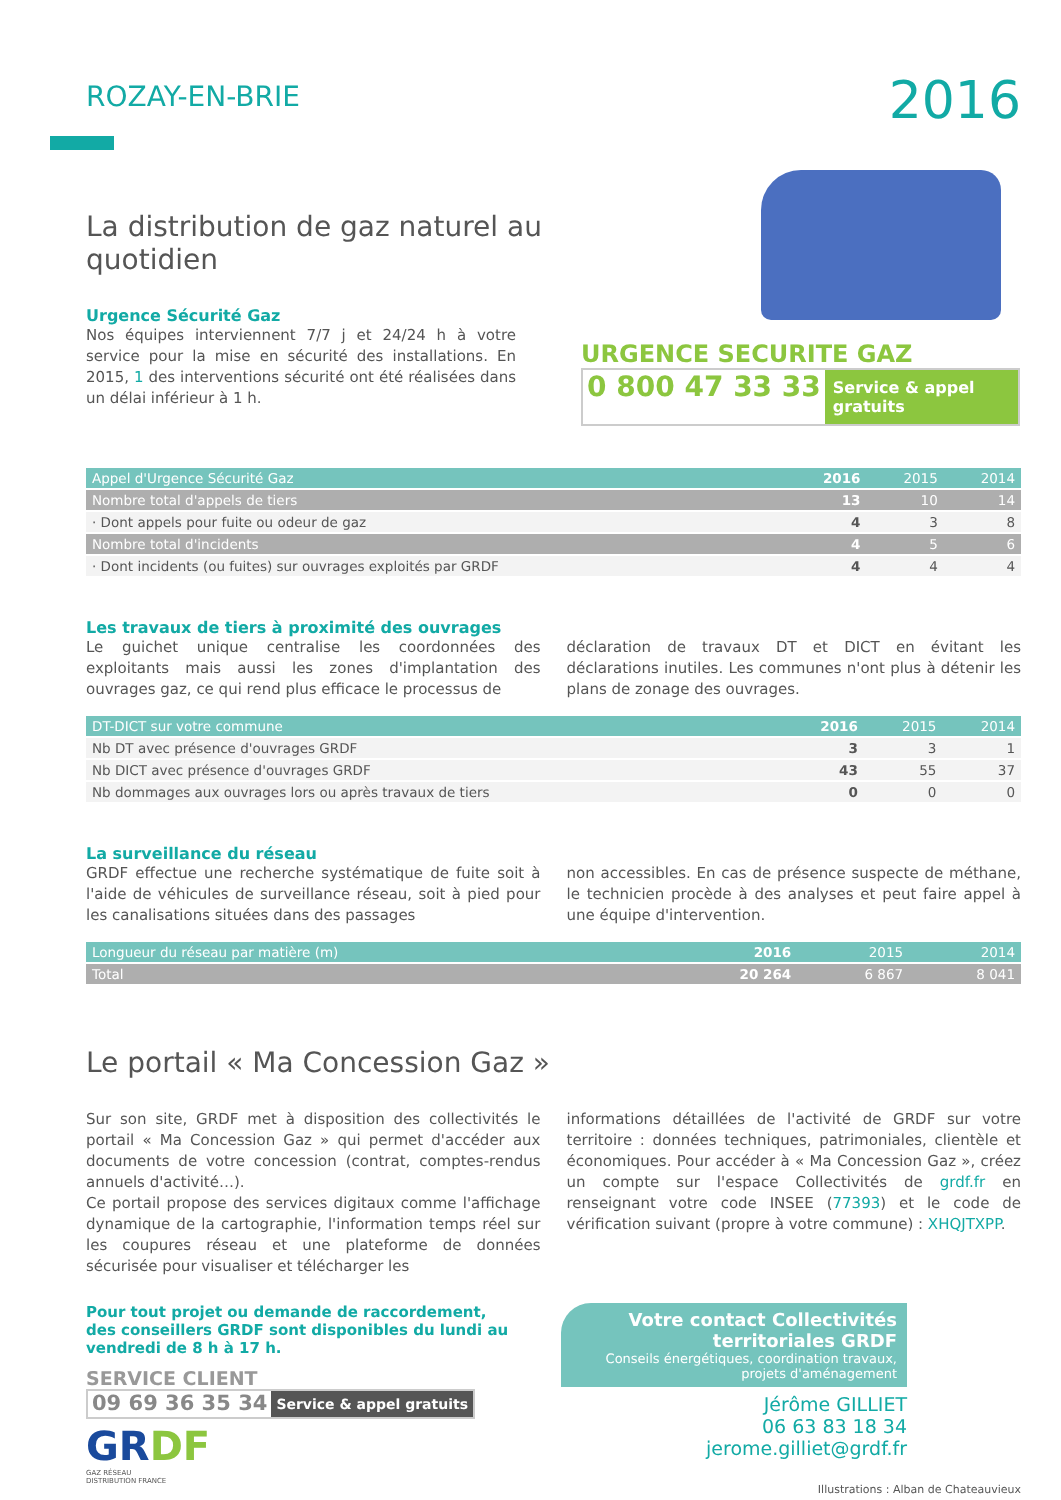ROZAY-EN-BRIE
2016
La distribution de gaz naturel au quotidien
Urgence Sécurité Gaz
Nos équipes interviennent 7/7 j et 24/24 h à votre service pour la mise en sécurité des installations. En 2015, 1 des interventions sécurité ont été réalisées dans un délai inférieur à 1 h.
URGENCE SECURITE GAZ
0 800 47 33 33 Service & appel gratuits
| Appel d'Urgence Sécurité Gaz | 2016 | 2015 | 2014 |
| --- | --- | --- | --- |
| Nombre total d'appels de tiers | 13 | 10 | 14 |
| · Dont appels pour fuite ou odeur de gaz | 4 | 3 | 8 |
| Nombre total d'incidents | 4 | 5 | 6 |
| · Dont incidents (ou fuites) sur ouvrages exploités par GRDF | 4 | 4 | 4 |
Les travaux de tiers à proximité des ouvrages
Le guichet unique centralise les coordonnées des exploitants mais aussi les zones d'implantation des ouvrages gaz, ce qui rend plus efficace le processus de
déclaration de travaux DT et DICT en évitant les déclarations inutiles. Les communes n'ont plus à détenir les plans de zonage des ouvrages.
| DT-DICT sur votre commune | 2016 | 2015 | 2014 |
| --- | --- | --- | --- |
| Nb DT avec présence d'ouvrages GRDF | 3 | 3 | 1 |
| Nb DICT avec présence d'ouvrages GRDF | 43 | 55 | 37 |
| Nb dommages aux ouvrages lors ou après travaux de tiers | 0 | 0 | 0 |
La surveillance du réseau
GRDF effectue une recherche systématique de fuite soit à l'aide de véhicules de surveillance réseau, soit à pied pour les canalisations situées dans des passages
non accessibles. En cas de présence suspecte de méthane, le technicien procède à des analyses et peut faire appel à une équipe d'intervention.
| Longueur du réseau par matière (m) | 2016 | 2015 | 2014 |
| --- | --- | --- | --- |
| Total | 20 264 | 6 867 | 8 041 |
Le portail « Ma Concession Gaz »
Sur son site, GRDF met à disposition des collectivités le portail « Ma Concession Gaz » qui permet d'accéder aux documents de votre concession (contrat, comptes-rendus annuels d'activité…).
Ce portail propose des services digitaux comme l'affichage dynamique de la cartographie, l'information temps réel sur les coupures réseau et une plateforme de données sécurisée pour visualiser et télécharger les
informations détaillées de l'activité de GRDF sur votre territoire : données techniques, patrimoniales, clientèle et économiques. Pour accéder à « Ma Concession Gaz », créez un compte sur l'espace Collectivités de grdf.fr en renseignant votre code INSEE (77393) et le code de vérification suivant (propre à votre commune) : XHQJTXPP.
Pour tout projet ou demande de raccordement,
des conseillers GRDF sont disponibles du lundi au
vendredi de 8 h à 17 h.
SERVICE CLIENT
09 69 36 35 34 Service & appel gratuits
GRDF
GAZ RÉSEAU
DISTRIBUTION FRANCE
Votre contact Collectivités territoriales GRDF
Conseils énergétiques, coordination travaux, projets d'aménagement
Jérôme GILLIET
06 63 83 18 34
jerome.gilliet@grdf.fr
Illustrations : Alban de Chateauvieux